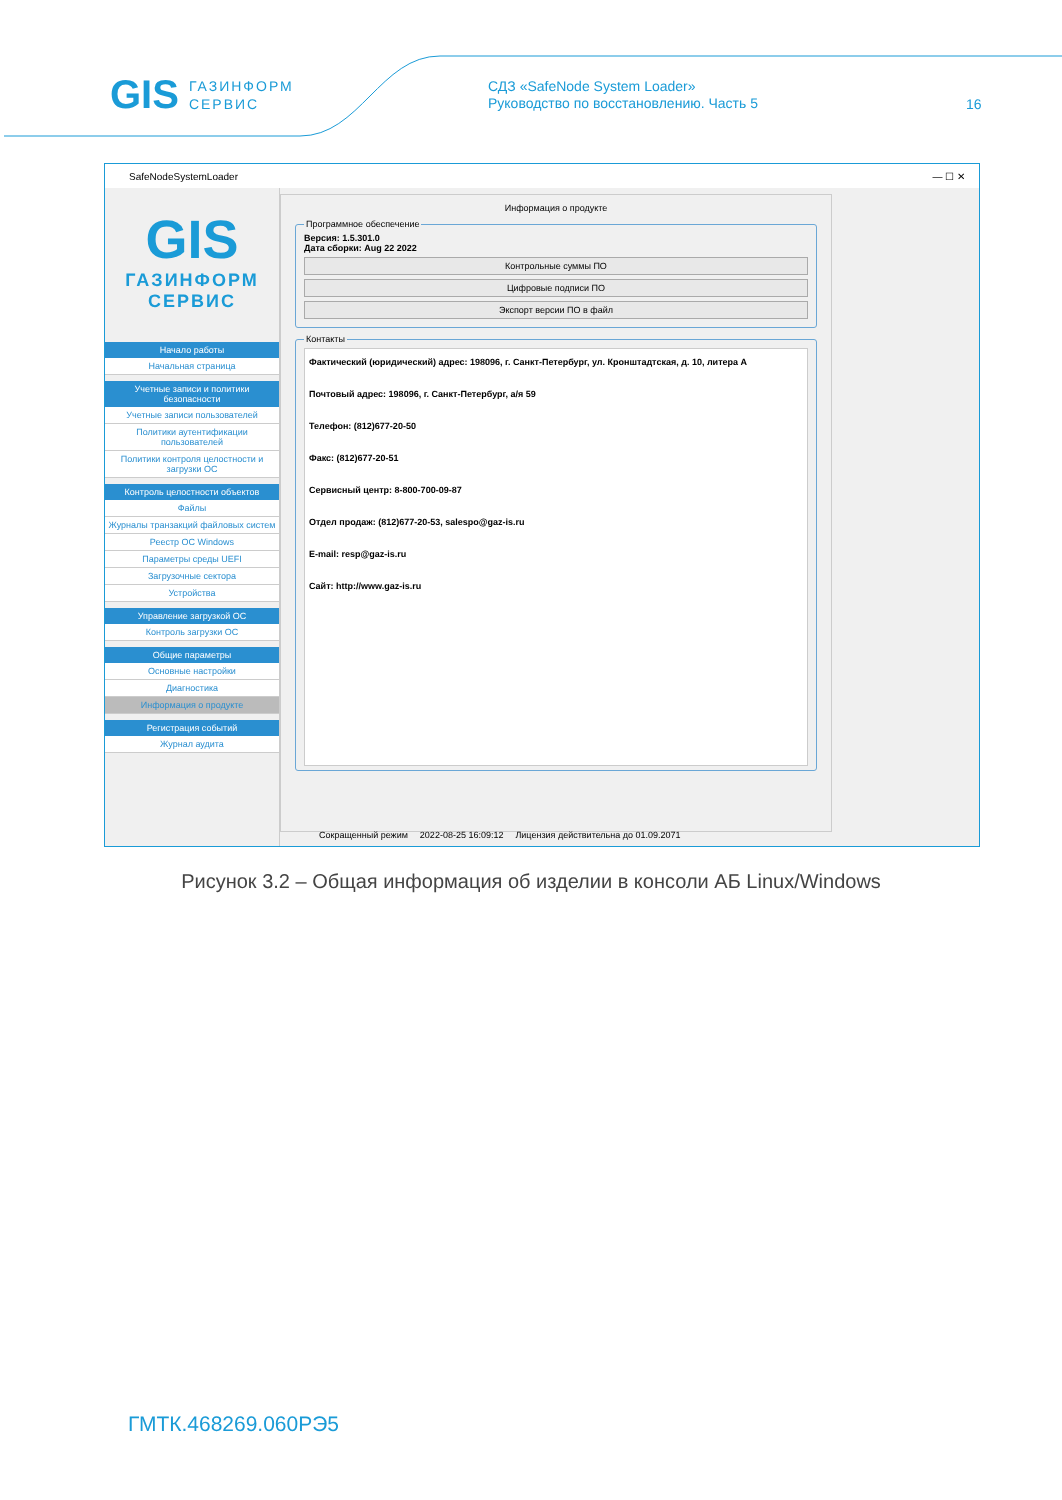GIS ГАЗИНФОРМ
СЕРВИС
СДЗ «SafeNode System Loader»
Руководство по восстановлению. Часть 5
16
SafeNodeSystemLoader — ☐ ✕
GIS
ГАЗИНФОРМ
СЕРВИС
Начало работы
Начальная страница
Учетные записи и политики безопасности
Учетные записи пользователей
Политики аутентификации пользователей
Политики контроля целостности и загрузки ОС
Контроль целостности объектов
Файлы
Журналы транзакций файловых систем
Реестр ОС Windows
Параметры среды UEFI
Загрузочные сектора
Устройства
Управление загрузкой ОС
Контроль загрузки ОС
Общие параметры
Основные настройки
Диагностика
Информация о продукте
Регистрация событий
Журнал аудита
Информация о продукте
Программное обеспечение Версия: 1.5.301.0
Дата сборки: Aug 22 2022
Контрольные суммы ПО
Цифровые подписи ПО
Экспорт версии ПО в файл
Контакты
Фактический (юридический) адрес: 198096, г. Санкт-Петербург, ул. Кронштадтская, д. 10, литера А
Почтовый адрес: 198096, г. Санкт-Петербург, а/я 59
Телефон: (812)677-20-50
Факс: (812)677-20-51
Сервисный центр: 8-800-700-09-87
Отдел продаж: (812)677-20-53, salespo@gaz-is.ru
E-mail: resp@gaz-is.ru
Сайт: http://www.gaz-is.ru
Сокращенный режим 2022-08-25 16:09:12 Лицензия действительна до 01.09.2071
Рисунок 3.2 – Общая информация об изделии в консоли АБ Linux/Windows
ГМТК.468269.060РЭ5